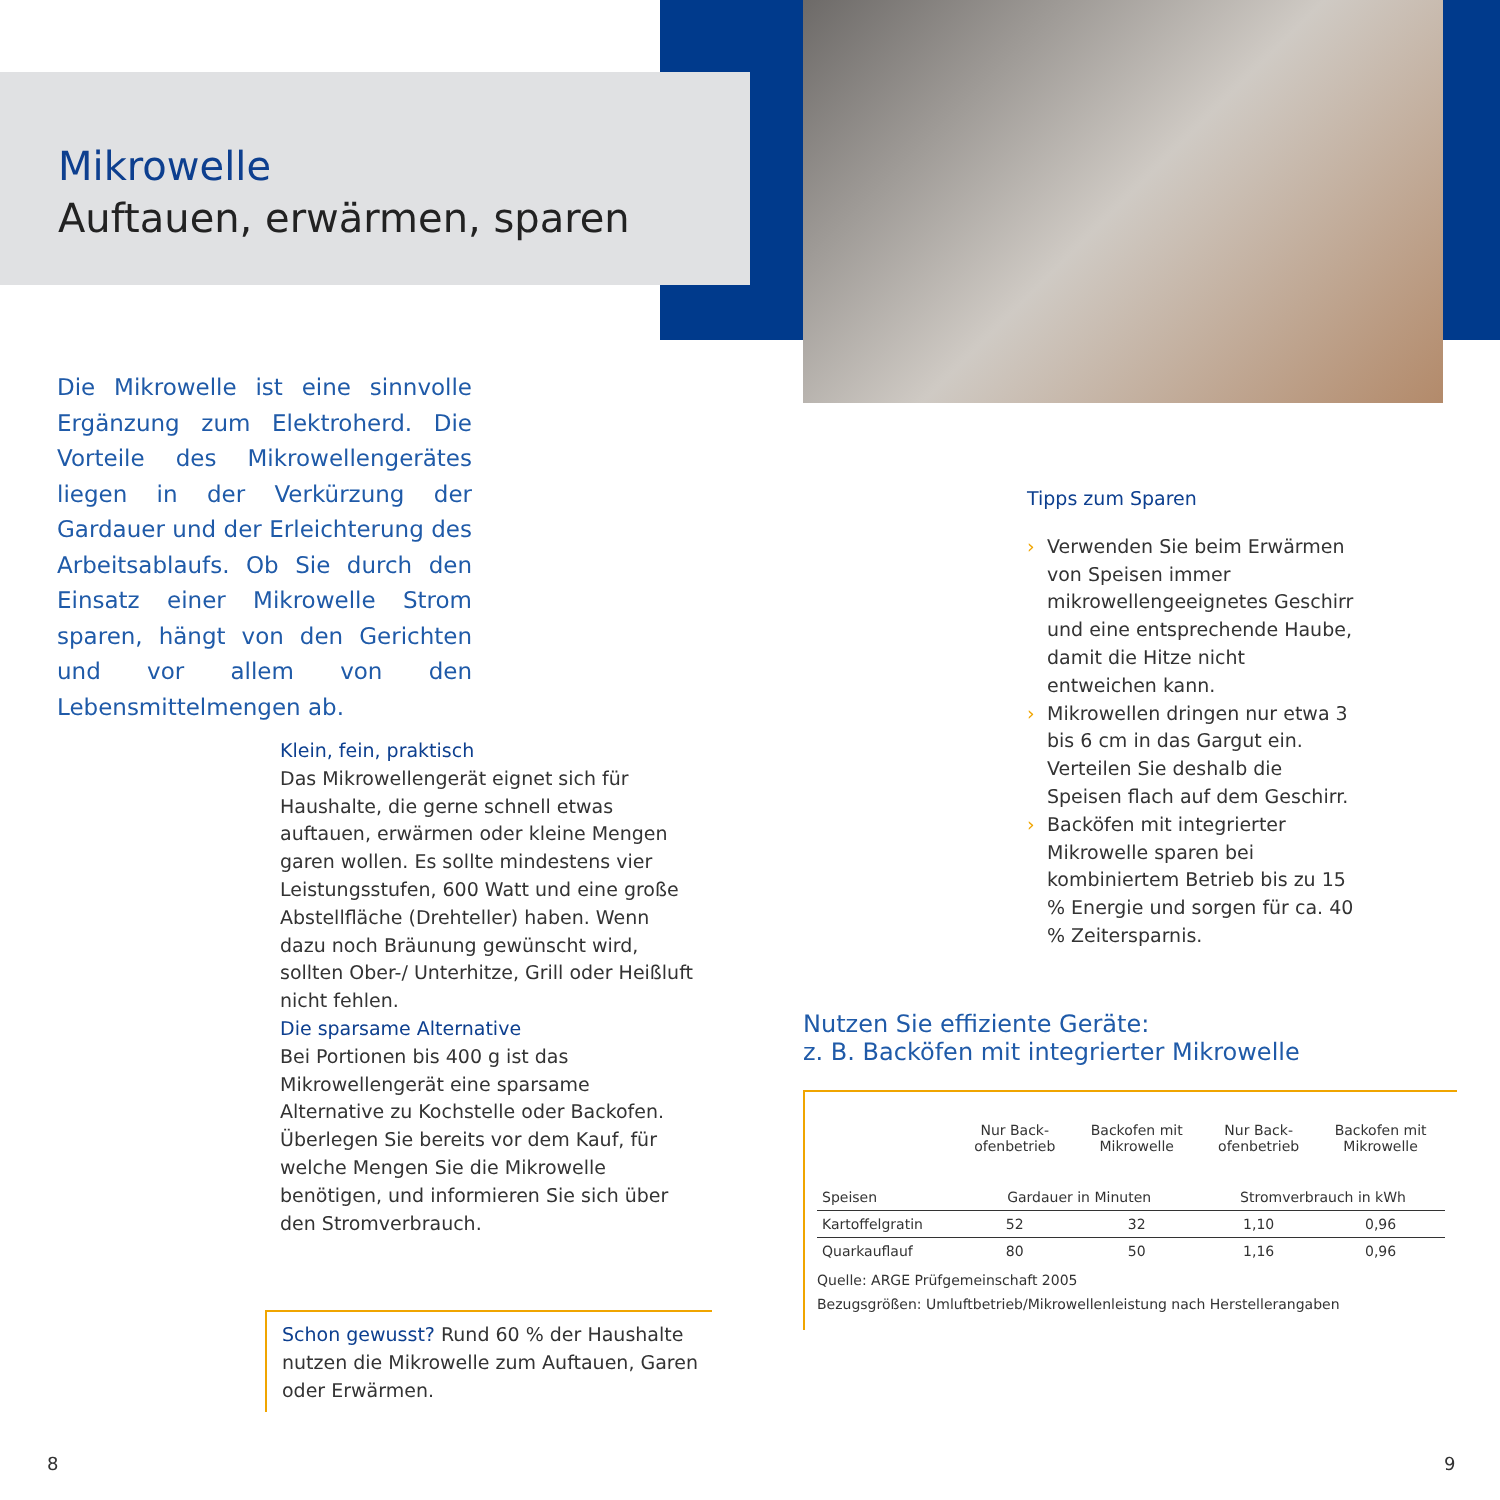Mikrowelle
Auftauen, erwärmen, sparen
Die Mikrowelle ist eine sinnvolle Ergänzung zum Elektroherd. Die Vorteile des Mikrowellengerätes liegen in der Verkürzung der Gardauer und der Erleichterung des Arbeitsablaufs. Ob Sie durch den Einsatz einer Mikrowelle Strom sparen, hängt von den Gerichten und vor allem von den Lebensmittelmengen ab.
Klein, fein, praktisch
Das Mikrowellengerät eignet sich für Haushalte, die gerne schnell etwas auftauen, erwärmen oder kleine Mengen garen wollen. Es sollte mindestens vier Leistungsstufen, 600 Watt und eine große Abstellfläche (Drehteller) haben. Wenn dazu noch Bräunung gewünscht wird, sollten Ober-/ Unterhitze, Grill oder Heißluft nicht fehlen.
Die sparsame Alternative
Bei Portionen bis 400 g ist das Mikrowellengerät eine sparsame Alternative zu Kochstelle oder Backofen. Überlegen Sie bereits vor dem Kauf, für welche Mengen Sie die Mikrowelle benötigen, und informieren Sie sich über den Stromverbrauch.
Schon gewusst? Rund 60 % der Haushalte nutzen die Mikrowelle zum Auftauen, Garen oder Erwärmen.
Tipps zum Sparen
› Verwenden Sie beim Erwärmen von Speisen immer mikrowellengeeignetes Geschirr und eine entsprechende Haube, damit die Hitze nicht entweichen kann.
› Mikrowellen dringen nur etwa 3 bis 6 cm in das Gargut ein. Verteilen Sie deshalb die Speisen flach auf dem Geschirr.
› Backöfen mit integrierter Mikrowelle sparen bei kombiniertem Betrieb bis zu 15 % Energie und sorgen für ca. 40 % Zeitersparnis.
Nutzen Sie effiziente Geräte:
z. B. Backöfen mit integrierter Mikrowelle
| | Nur Back- ofenbetrieb | Backofen mit Mikrowelle | Nur Back- ofenbetrieb | Backofen mit Mikrowelle |
| --- | --- | --- | --- | --- |
| Speisen | Gardauer in Minuten | | Stromverbrauch in kWh | |
| Kartoffelgratin | 52 | 32 | 1,10 | 0,96 |
| Quarkauflauf | 80 | 50 | 1,16 | 0,96 |
Quelle: ARGE Prüfgemeinschaft 2005
Bezugsgrößen: Umluftbetrieb/Mikrowellenleistung nach Herstellerangaben
8 9